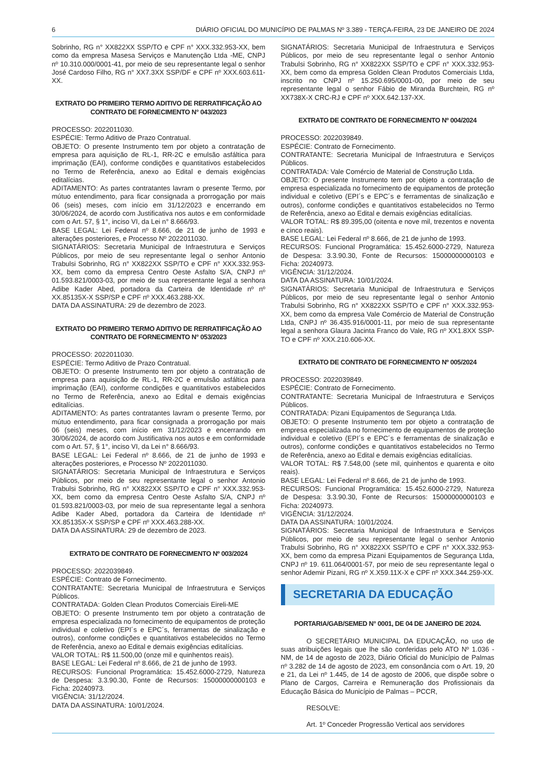6 DIÁRIO OFICIAL DO MUNICÍPIO DE PALMAS Nº 3.389 - TERÇA-FEIRA, 23 DE JANEIRO DE 2024
Sobrinho, RG n° XX822XX SSP/TO e CPF n° XXX.332.953-XX, bem como da empresa Masesa Serviços e Manutenção Ltda -ME, CNPJ nº 10.310.000/0001-41, por meio de seu representante legal o senhor José Cardoso Filho, RG n° XX7.3XX SSP/DF e CPF nº XXX.603.611-XX.
EXTRATO DO PRIMEIRO TERMO ADITIVO DE RERRATIFICAÇÃO AO CONTRATO DE FORNECIMENTO N° 043/2023
PROCESSO: 2022011030.
ESPÉCIE: Termo Aditivo de Prazo Contratual.
OBJETO: O presente Instrumento tem por objeto a contratação de empresa para aquisição de RL-1, RR-2C e emulsão asfáltica para imprimação (EAI), conforme condições e quantitativos estabelecidos no Termo de Referência, anexo ao Edital e demais exigências editalícias.
ADITAMENTO: As partes contratantes lavram o presente Termo, por mútuo entendimento, para ficar consignada a prorrogação por mais 06 (seis) meses, com início em 31/12/2023 e encerrando em 30/06/2024, de acordo com Justificativa nos autos e em conformidade com o Art. 57, § 1°, inciso VI, da Lei n° 8.666/93.
BASE LEGAL: Lei Federal nº 8.666, de 21 de junho de 1993 e alterações posteriores, e Processo Nº 2022011030.
SIGNATÁRIOS: Secretaria Municipal de Infraestrutura e Serviços Públicos, por meio de seu representante legal o senhor Antonio Trabulsi Sobrinho, RG n° XX822XX SSP/TO e CPF n° XXX.332.953-XX, bem como da empresa Centro Oeste Asfalto S/A, CNPJ nº 01.593.821/0003-03, por meio de sua representante legal a senhora Adibe Kader Abed, portadora da Carteira de Identidade nº nº XX.85135X-X SSP/SP e CPF nº XXX.463.288-XX.
DATA DA ASSINATURA: 29 de dezembro de 2023.
EXTRATO DO PRIMEIRO TERMO ADITIVO DE RERRATIFICAÇÃO AO CONTRATO DE FORNECIMENTO N° 053/2023
PROCESSO: 2022011030.
ESPÉCIE: Termo Aditivo de Prazo Contratual.
OBJETO: O presente Instrumento tem por objeto a contratação de empresa para aquisição de RL-1, RR-2C e emulsão asfáltica para imprimação (EAI), conforme condições e quantitativos estabelecidos no Termo de Referência, anexo ao Edital e demais exigências editalícias.
ADITAMENTO: As partes contratantes lavram o presente Termo, por mútuo entendimento, para ficar consignada a prorrogação por mais 06 (seis) meses, com início em 31/12/2023 e encerrando em 30/06/2024, de acordo com Justificativa nos autos e em conformidade com o Art. 57, § 1°, inciso VI, da Lei n° 8.666/93.
BASE LEGAL: Lei Federal nº 8.666, de 21 de junho de 1993 e alterações posteriores, e Processo Nº 2022011030.
SIGNATÁRIOS: Secretaria Municipal de Infraestrutura e Serviços Públicos, por meio de seu representante legal o senhor Antonio Trabulsi Sobrinho, RG n° XX822XX SSP/TO e CPF n° XXX.332.953-XX, bem como da empresa Centro Oeste Asfalto S/A, CNPJ nº 01.593.821/0003-03, por meio de sua representante legal a senhora Adibe Kader Abed, portadora da Carteira de Identidade nº XX.85135X-X SSP/SP e CPF nº XXX.463.288-XX.
DATA DA ASSINATURA: 29 de dezembro de 2023.
EXTRATO DE CONTRATO DE FORNECIMENTO Nº 003/2024
PROCESSO: 2022039849.
ESPÉCIE: Contrato de Fornecimento.
CONTRATANTE: Secretaria Municipal de Infraestrutura e Serviços Públicos.
CONTRATADA: Golden Clean Produtos Comerciais Eireli-ME
OBJETO: O presente Instrumento tem por objeto a contratação de empresa especializada no fornecimento de equipamentos de proteção individual e coletivo (EPI´s e EPC´s, ferramentas de sinalização e outros), conforme condições e quantitativos estabelecidos no Termo de Referência, anexo ao Edital e demais exigências editalícias.
VALOR TOTAL: R$ 11.500,00 (onze mil e quinhentos reais).
BASE LEGAL: Lei Federal nº 8.666, de 21 de junho de 1993.
RECURSOS: Funcional Programática: 15.452.6000-2729, Natureza de Despesa: 3.3.90.30, Fonte de Recursos: 15000000000103 e Ficha: 20240973.
VIGÊNCIA: 31/12/2024.
DATA DA ASSINATURA: 10/01/2024.
SIGNATÁRIOS: Secretaria Municipal de Infraestrutura e Serviços Públicos, por meio de seu representante legal o senhor Antonio Trabulsi Sobrinho, RG n° XX822XX SSP/TO e CPF n° XXX.332.953-XX, bem como da empresa Golden Clean Produtos Comerciais Ltda, inscrito no CNPJ nº 15.250.695/0001-00, por meio de seu representante legal o senhor Fábio de Miranda Burchtein, RG nº XX738X-X CRC-RJ e CPF nº XXX.642.137-XX.
EXTRATO DE CONTRATO DE FORNECIMENTO Nº 004/2024
PROCESSO: 2022039849.
ESPÉCIE: Contrato de Fornecimento.
CONTRATANTE: Secretaria Municipal de Infraestrutura e Serviços Públicos.
CONTRATADA: Vale Comércio de Material de Construção Ltda.
OBJETO: O presente Instrumento tem por objeto a contratação de empresa especializada no fornecimento de equipamentos de proteção individual e coletivo (EPI´s e EPC´s e ferramentas de sinalização e outros), conforme condições e quantitativos estabelecidos no Termo de Referência, anexo ao Edital e demais exigências editalícias.
VALOR TOTAL: R$ 89.395,00 (oitenta e nove mil, trezentos e noventa e cinco reais).
BASE LEGAL: Lei Federal nº 8.666, de 21 de junho de 1993.
RECURSOS: Funcional Programática: 15.452.6000-2729, Natureza de Despesa: 3.3.90.30, Fonte de Recursos: 15000000000103 e Ficha: 20240973.
VIGÊNCIA: 31/12/2024.
DATA DA ASSINATURA: 10/01/2024.
SIGNATÁRIOS: Secretaria Municipal de Infraestrutura e Serviços Públicos, por meio de seu representante legal o senhor Antonio Trabulsi Sobrinho, RG n° XX822XX SSP/TO e CPF n° XXX.332.953-XX, bem como da empresa Vale Comércio de Material de Construção Ltda, CNPJ nº 36.435.916/0001-11, por meio de sua representante legal a senhora Glaura Jacinta Franco do Vale, RG nº XX1.8XX SSP-TO e CPF nº XXX.210.606-XX.
EXTRATO DE CONTRATO DE FORNECIMENTO Nº 005/2024
PROCESSO: 2022039849.
ESPÉCIE: Contrato de Fornecimento.
CONTRATANTE: Secretaria Municipal de Infraestrutura e Serviços Públicos.
CONTRATADA: Pizani Equipamentos de Segurança Ltda.
OBJETO: O presente Instrumento tem por objeto a contratação de empresa especializada no fornecimento de equipamentos de proteção individual e coletivo (EPI´s e EPC´s e ferramentas de sinalização e outros), conforme condições e quantitativos estabelecidos no Termo de Referência, anexo ao Edital e demais exigências editalícias.
VALOR TOTAL: R$ 7.548,00 (sete mil, quinhentos e quarenta e oito reais).
BASE LEGAL: Lei Federal nº 8.666, de 21 de junho de 1993.
RECURSOS: Funcional Programática: 15.452.6000-2729, Natureza de Despesa: 3.3.90.30, Fonte de Recursos: 15000000000103 e Ficha: 20240973.
VIGÊNCIA: 31/12/2024.
DATA DA ASSINATURA: 10/01/2024.
SIGNATÁRIOS: Secretaria Municipal de Infraestrutura e Serviços Públicos, por meio de seu representante legal o senhor Antonio Trabulsi Sobrinho, RG n° XX822XX SSP/TO e CPF n° XXX.332.953-XX, bem como da empresa Pizani Equipamentos de Segurança Ltda, CNPJ nº 19. 611.064/0001-57, por meio de seu representante legal o senhor Ademir Pizani, RG nº X.X59.11X-X e CPF nº XXX.344.259-XX.
SECRETARIA DA EDUCAÇÃO
PORTARIA/GAB/SEMED N° 0001, DE 04 DE JANEIRO DE 2024.
O SECRETÁRIO MUNICIPAL DA EDUCAÇÃO, no uso de suas atribuições legais que lhe são conferidas pelo ATO Nº 1.036 - NM, de 14 de agosto de 2023, Diário Oficial do Município de Palmas nº 3.282 de 14 de agosto de 2023, em consonância com o Art. 19, 20 e 21, da Lei nº 1.445, de 14 de agosto de 2006, que dispõe sobre o Plano de Cargos, Carreira e Remuneração dos Profissionais da Educação Básica do Município de Palmas – PCCR,
RESOLVE:
Art. 1º Conceder Progressão Vertical aos servidores